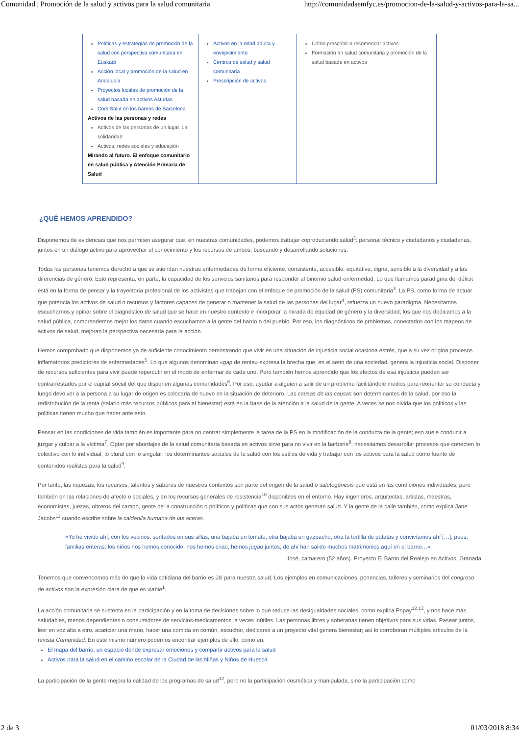Comunidad | Promoción de la salud y activos para la salud comunitaria http://comunidadsemfyc.es/promocion-de-la-salud-y-activos-para-la-sa...
| Políticas y estrategias de promoción de la salud con perspectiva comunitaria en Euskadi Acción local y promoción de la salud en Andalucía Proyectos locales de promoción de la salud basada en activos Asturias Com Salut en los barrios de Barcelona Activos de las personas y redes Activos de las personas de un lugar. La solidaridad Activos, redes sociales y educación Mirando al futuro. El enfoque comunitario en salud pública y Atención Primaria de Salud | Activos en la edad adulta y envejecimiento Centros de salud y salud comunitaria Prescripción de activos | Cómo prescribir o recomendar activos Formación en salud comunitaria y promoción de la salud basada en activos |
¿QUÉ HEMOS APRENDIDO?
Disponemos de evidencias que nos permiten asegurar que, en nuestras comunidades, podemos trabajar coproduciendo salud<sup>2</sup>: personal técnico y ciudadanos y ciudadanas, juntos en un diálogo activo para aprovechar el conocimiento y los recursos de ambos, buscando y desarrollando soluciones.
Todas las personas tenemos derecho a que se atiendan nuestras enfermedades de forma eficiente, consistente, accesible, equitativa, digna, sensible a la diversidad y a las diferencias de género. Esto representa, en parte, la capacidad de los servicios sanitarios para responder al binomio salud-enfermedad. Lo que llamamos paradigma del déficit está en la forma de pensar y la trayectoria profesional de los activistas que trabajan con el enfoque de promoción de la salud (PS) comunitaria<sup>3</sup>. La PS, como forma de actuar que potencia los activos de salud o recursos y factores capaces de generar o mantener la salud de las personas del lugar<sup>4</sup>, refuerza un nuevo paradigma. Necesitamos escucharnos y opinar sobre el diagnóstico de salud que se hace en nuestro contexto e incorporar la mirada de equidad de género y la diversidad; los que nos dedicamos a la salud pública, comprendemos mejor los datos cuando escuchamos a la gente del barrio o del pueblo. Por eso, los diagnósticos de problemas, conectados con los mapeos de activos de salud, mejoran la perspectiva necesaria para la acción.
Hemos comprobado que disponemos ya de suficiente conocimiento demostrando que vivir en una situación de injusticia social ocasiona estrés, que a su vez origina procesos inflamatorios predictores de enfermedades<sup>5</sup>. Lo que algunos denominan «gap de renta» expresa la brecha que, en el seno de una sociedad, genera la injusticia social. Disponer de recursos suficientes para vivir puede repercutir en el modo de enfermar de cada uno. Pero también hemos aprendido que los efectos de esa injusticia pueden ser contrarrestados por el capital social del que disponen algunas comunidades<sup>6</sup>. Por eso, ayudar a alguien a salir de un problema facilitándole medios para reorientar su conducta y luego devolver a la persona a su lugar de origen es colocarla de nuevo en la situación de deterioro. Las causas de las causas son determinantes de la salud, por eso la redistribución de la renta (salario más recursos públicos para el bienestar) está en la base de la atención a la salud de la gente. A veces se nos olvida que los políticos y las políticas tienen mucho que hacer ante esto.
Pensar en las condiciones de vida también es importante para no centrar simplemente la tarea de la PS en la modificación de la conducta de la gente; eso suele conducir a juzgar y culpar a la víctima<sup>7</sup>. Optar por abordajes de la salud comunitaria basada en activos sirve para no vivir en la barbarie<sup>8</sup>; necesitamos desarrollar procesos que conecten lo colectivo con lo individual, lo plural con lo singular: los determinantes sociales de la salud con los estilos de vida y trabajar con los activos para la salud como fuente de contenidos realistas para la salud<sup>9</sup>.
Por tanto, las riquezas, los recursos, talentos y saberes de nuestros contextos son parte del origen de la salud o salutogénesis que está en las condiciones individuales, pero también en las relaciones de afecto o sociales, y en los recursos generales de resistencia<sup>10</sup> disponibles en el entorno. Hay ingenieros, arquitectas, artistas, maestras, economistas, juezas, obreros del campo, gente de la construcción o políticos y políticas que con sus actos generan salud. Y la gente de la calle también, como explica Jane Jacobs<sup>11</sup> cuando escribe sobre la calderilla humana de las aceras.
«Yo he vivido ahí, con los vecinos, sentados en sus sillas; una bajaba un tomate, otra bajaba un gazpacho, otra la tortilla de patatas y convivíamos ahí […], pues, familias enteras; los niños nos hemos conocido, nos hemos criao, hemos jugao juntos, de ahí han salido muchos matrimonios aquí en el barrio…»
José, camarero (52 años). Proyecto El Barrio del Realejo en Activos. Granada
Tenemos que convencernos más de que la vida cotidiana del barrio es útil para nuestra salud. Los ejemplos en comunicaciones, ponencias, talleres y seminarios del congreso de activos son la expresión clara de que es viable<sup>1</sup>.
La acción comunitaria se sustenta en la participación y en la toma de decisiones sobre lo que reduce las desigualdades sociales, como explica Popay<sup>12,13</sup>, y nos hace más saludables, menos dependientes o consumidores de servicios-medicamentos, a veces inútiles. Las personas libres y soberanas tienen objetivos para sus vidas. Pasear juntos, leer en voz alta a otro, acariciar una mano, hacer una comida en común, escuchar, dedicarse a un proyecto vital genera bienestar; así lo corroboran múltiples artículos de la revista Comunidad. En este mismo número podemos encontrar ejemplos de ello, como en:
El mapa del barrio, un espacio donde expresar emociones y compartir activos para la salud
Activos para la salud en el camino escolar de la Ciudad de las Niñas y Niños de Huesca
La participación de la gente mejora la calidad de los programas de salud<sup>12</sup>, pero no la participación cosmética y manipulada, sino la participación como
2 de 3 01/03/2018 8:34